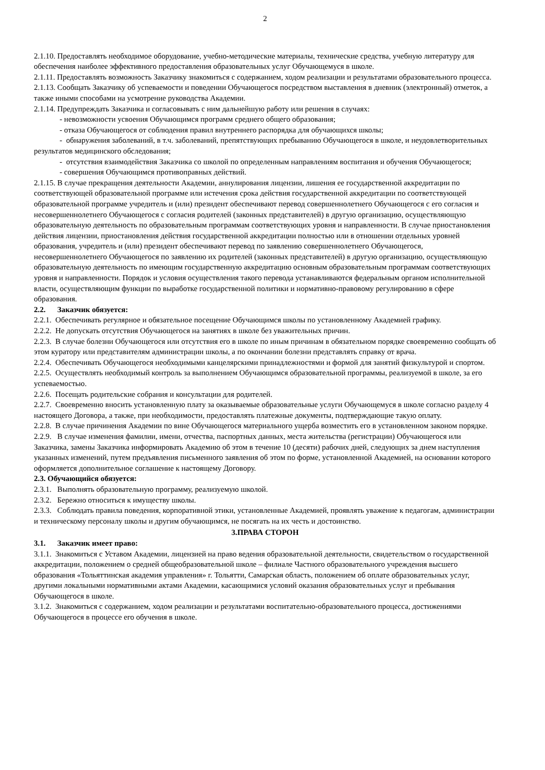2
2.1.10. Предоставлять необходимое оборудование, учебно-методические материалы, технические средства, учебную литературу для обеспечения наиболее эффективного предоставления образовательных услуг Обучающемуся в школе.
2.1.11. Предоставлять возможность Заказчику знакомиться с содержанием, ходом реализации и результатами образовательного процесса.
2.1.13. Сообщать Заказчику об успеваемости и поведении Обучающегося посредством выставления в дневник (электронный) отметок, а также иными способами на усмотрение руководства Академии.
2.1.14. Предупреждать Заказчика и согласовывать с ним дальнейшую работу или решения в случаях:
- невозможности усвоения Обучающимся программ среднего общего образования;
- отказа Обучающегося от соблюдения правил внутреннего распорядка для обучающихся школы;
- обнаружения заболеваний, в т.ч. заболеваний, препятствующих пребыванию Обучающегося в школе, и неудовлетворительных результатов медицинского обследования;
- отсутствия взаимодействия Заказчика со школой по определенным направлениям воспитания и обучения Обучающегося;
- совершения Обучающимся противоправных действий.
2.1.15. В случае прекращения деятельности Академии, аннулирования лицензии, лишения ее государственной аккредитации по соответствующей образовательной программе или истечения срока действия государственной аккредитации по соответствующей образовательной программе учредитель и (или) президент обеспечивают перевод совершеннолетнего Обучающегося с его согласия и несовершеннолетнего Обучающегося с согласия родителей (законных представителей) в другую организацию, осуществляющую образовательную деятельность по образовательным программам соответствующих уровня и направленности. В случае приостановления действия лицензии, приостановления действия государственной аккредитации полностью или в отношении отдельных уровней образования, учредитель и (или) президент обеспечивают перевод по заявлению совершеннолетнего Обучающегося, несовершеннолетнего Обучающегося по заявлению их родителей (законных представителей) в другую организацию, осуществляющую образовательную деятельность по имеющим государственную аккредитацию основным образовательным программам соответствующих уровня и направленности. Порядок и условия осуществления такого перевода устанавливаются федеральным органом исполнительной власти, осуществляющим функции по выработке государственной политики и нормативно-правовому регулированию в сфере образования.
2.2. Заказчик обязуется:
2.2.1. Обеспечивать регулярное и обязательное посещение Обучающимся школы по установленному Академией графику.
2.2.2. Не допускать отсутствия Обучающегося на занятиях в школе без уважительных причин.
2.2.3. В случае болезни Обучающегося или отсутствия его в школе по иным причинам в обязательном порядке своевременно сообщать об этом куратору или представителям администрации школы, а по окончании болезни представлять справку от врача.
2.2.4. Обеспечивать Обучающегося необходимыми канцелярскими принадлежностями и формой для занятий физкультурой и спортом.
2.2.5. Осуществлять необходимый контроль за выполнением Обучающимся образовательной программы, реализуемой в школе, за его успеваемостью.
2.2.6. Посещать родительские собрания и консультации для родителей.
2.2.7. Своевременно вносить установленную плату за оказываемые образовательные услуги Обучающемуся в школе согласно разделу 4 настоящего Договора, а также, при необходимости, предоставлять платежные документы, подтверждающие такую оплату.
2.2.8. В случае причинения Академии по вине Обучающегося материального ущерба возместить его в установленном законом порядке.
2.2.9. В случае изменения фамилии, имени, отчества, паспортных данных, места жительства (регистрации) Обучающегося или Заказчика, замены Заказчика информировать Академию об этом в течение 10 (десяти) рабочих дней, следующих за днем наступления указанных изменений, путем предъявления письменного заявления об этом по форме, установленной Академией, на основании которого оформляется дополнительное соглашение к настоящему Договору.
2.3. Обучающийся обязуется:
2.3.1. Выполнять образовательную программу, реализуемую школой.
2.3.2. Бережно относиться к имуществу школы.
2.3.3. Соблюдать правила поведения, корпоративной этики, установленные Академией, проявлять уважение к педагогам, администрации и техническому персоналу школы и другим обучающимся, не посягать на их честь и достоинство.
3.ПРАВА СТОРОН
3.1. Заказчик имеет право:
3.1.1. Знакомиться с Уставом Академии, лицензией на право ведения образовательной деятельности, свидетельством о государственной аккредитации, положением о средней общеобразовательной школе – филиале Частного образовательного учреждения высшего образования «Тольяттинская академия управления» г. Тольятти, Самарская область, положением об оплате образовательных услуг, другими локальными нормативными актами Академии, касающимися условий оказания образовательных услуг и пребывания Обучающегося в школе.
3.1.2. Знакомиться с содержанием, ходом реализации и результатами воспитательно-образовательного процесса, достижениями Обучающегося в процессе его обучения в школе.